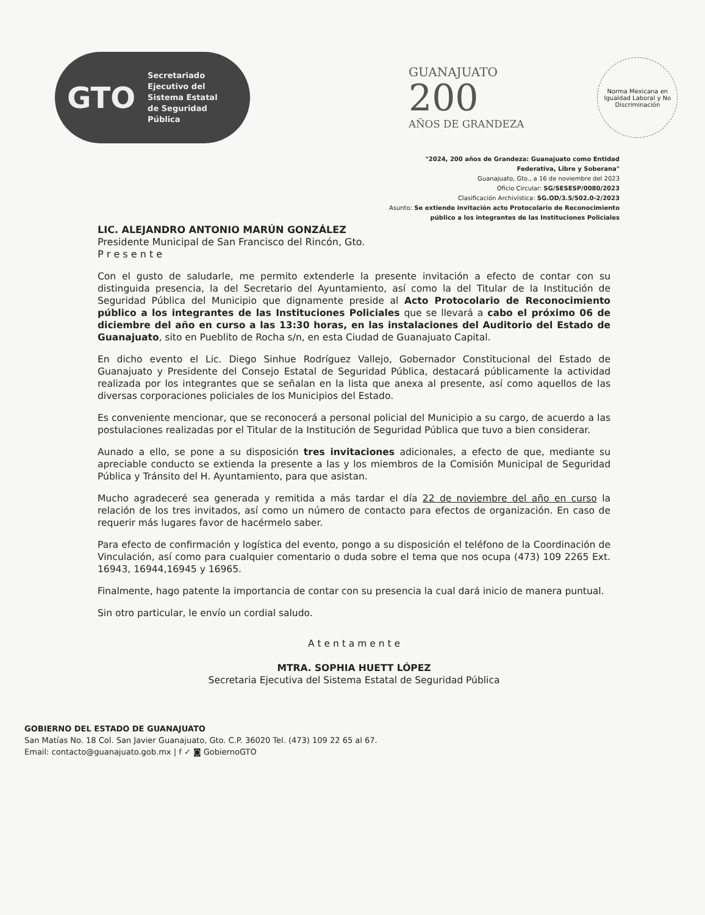GTO Secretariado
Ejecutivo del
Sistema Estatal
de Seguridad
Pública
GUANAJUATO
200
AÑOS DE GRANDEZA
Norma Mexicana en Igualdad Laboral y No Discriminación
"2024, 200 años de Grandeza: Guanajuato como Entidad
Federativa, Libre y Soberana"
Guanajuato, Gto., a 16 de noviembre del 2023
Oficio Circular: SG/SESESP/0080/2023
Clasificación Archivística: SG.OD/3.5/502.0-2/2023
Asunto: Se extiende invitación acto Protocolario de Reconocimiento
público a los integrantes de las Instituciones Policiales
LIC. ALEJANDRO ANTONIO MARÚN GONZÁLEZ
Presidente Municipal de San Francisco del Rincón, Gto.
P r e s e n t e
Con el gusto de saludarle, me permito extenderle la presente invitación a efecto de contar con su distinguida presencia, la del Secretario del Ayuntamiento, así como la del Titular de la Institución de Seguridad Pública del Municipio que dignamente preside al Acto Protocolario de Reconocimiento público a los integrantes de las Instituciones Policiales que se llevará a cabo el próximo 06 de diciembre del año en curso a las 13:30 horas, en las instalaciones del Auditorio del Estado de Guanajuato, sito en Pueblito de Rocha s/n, en esta Ciudad de Guanajuato Capital.
En dicho evento el Lic. Diego Sinhue Rodríguez Vallejo, Gobernador Constitucional del Estado de Guanajuato y Presidente del Consejo Estatal de Seguridad Pública, destacará públicamente la actividad realizada por los integrantes que se señalan en la lista que anexa al presente, así como aquellos de las diversas corporaciones policiales de los Municipios del Estado.
Es conveniente mencionar, que se reconocerá a personal policial del Municipio a su cargo, de acuerdo a las postulaciones realizadas por el Titular de la Institución de Seguridad Pública que tuvo a bien considerar.
Aunado a ello, se pone a su disposición tres invitaciones adicionales, a efecto de que, mediante su apreciable conducto se extienda la presente a las y los miembros de la Comisión Municipal de Seguridad Pública y Tránsito del H. Ayuntamiento, para que asistan.
Mucho agradeceré sea generada y remitida a más tardar el día 22 de noviembre del año en curso la relación de los tres invitados, así como un número de contacto para efectos de organización. En caso de requerir más lugares favor de hacérmelo saber.
Para efecto de confirmación y logística del evento, pongo a su disposición el teléfono de la Coordinación de Vinculación, así como para cualquier comentario o duda sobre el tema que nos ocupa (473) 109 2265 Ext. 16943, 16944,16945 y 16965.
Finalmente, hago patente la importancia de contar con su presencia la cual dará inicio de manera puntual.
Sin otro particular, le envío un cordial saludo.
A t e n t a m e n t e
MTRA. SOPHIA HUETT LÓPEZ
Secretaria Ejecutiva del Sistema Estatal de Seguridad Pública
GOBIERNO DEL ESTADO DE GUANAJUATO
San Matías No. 18 Col. San Javier Guanajuato, Gto. C.P. 36020 Tel. (473) 109 22 65 al 67.
Email: contacto@guanajuato.gob.mx | f ✓ ◙ GobiernoGTO